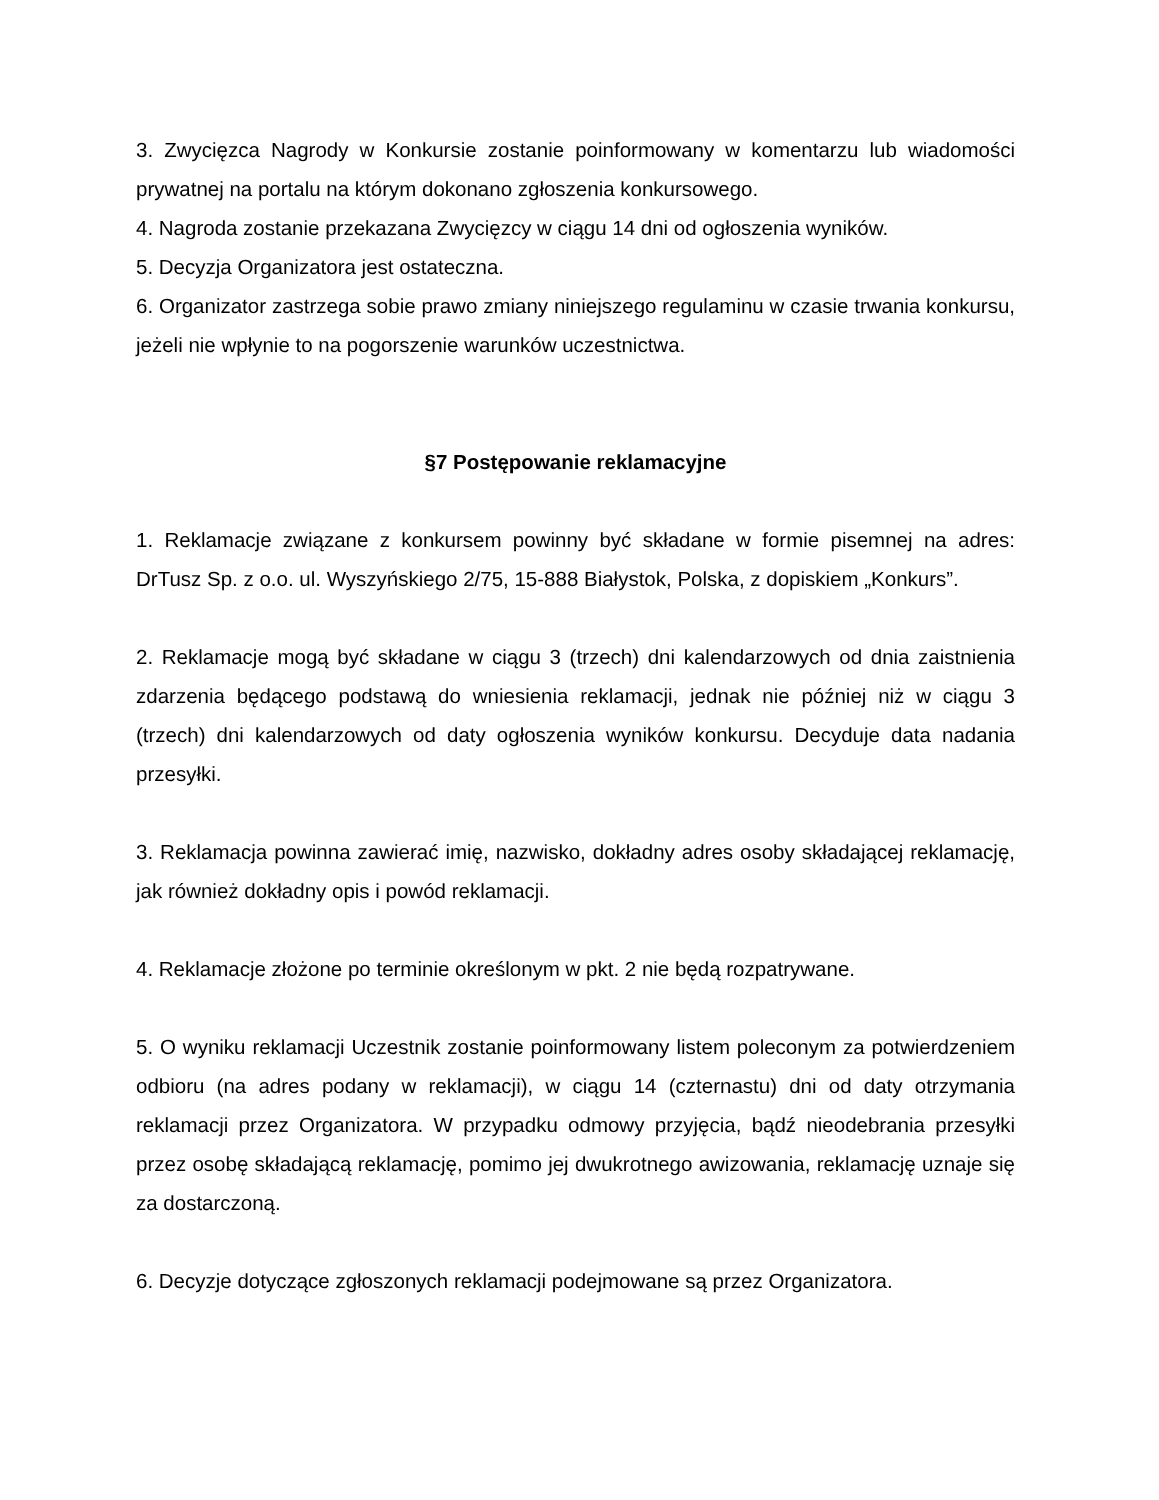3. Zwycięzca Nagrody w Konkursie zostanie poinformowany w komentarzu lub wiadomości prywatnej na portalu na którym dokonano zgłoszenia konkursowego.
4. Nagroda zostanie przekazana Zwycięzcy w ciągu 14 dni od ogłoszenia wyników.
5. Decyzja Organizatora jest ostateczna.
6. Organizator zastrzega sobie prawo zmiany niniejszego regulaminu w czasie trwania konkursu, jeżeli nie wpłynie to na pogorszenie warunków uczestnictwa.
§7 Postępowanie reklamacyjne
1. Reklamacje związane z konkursem powinny być składane w formie pisemnej na adres: DrTusz Sp. z o.o. ul. Wyszyńskiego 2/75, 15-888 Białystok, Polska, z dopiskiem „Konkurs”.
2. Reklamacje mogą być składane w ciągu 3 (trzech) dni kalendarzowych od dnia zaistnienia zdarzenia będącego podstawą do wniesienia reklamacji, jednak nie później niż w ciągu 3 (trzech) dni kalendarzowych od daty ogłoszenia wyników konkursu. Decyduje data nadania przesyłki.
3. Reklamacja powinna zawierać imię, nazwisko, dokładny adres osoby składającej reklamację, jak również dokładny opis i powód reklamacji.
4. Reklamacje złożone po terminie określonym w pkt. 2 nie będą rozpatrywane.
5. O wyniku reklamacji Uczestnik zostanie poinformowany listem poleconym za potwierdzeniem odbioru (na adres podany w reklamacji), w ciągu 14 (czternastu) dni od daty otrzymania reklamacji przez Organizatora. W przypadku odmowy przyjęcia, bądź nieodebrania przesyłki przez osobę składającą reklamację, pomimo jej dwukrotnego awizowania, reklamację uznaje się za dostarczoną.
6. Decyzje dotyczące zgłoszonych reklamacji podejmowane są przez Organizatora.